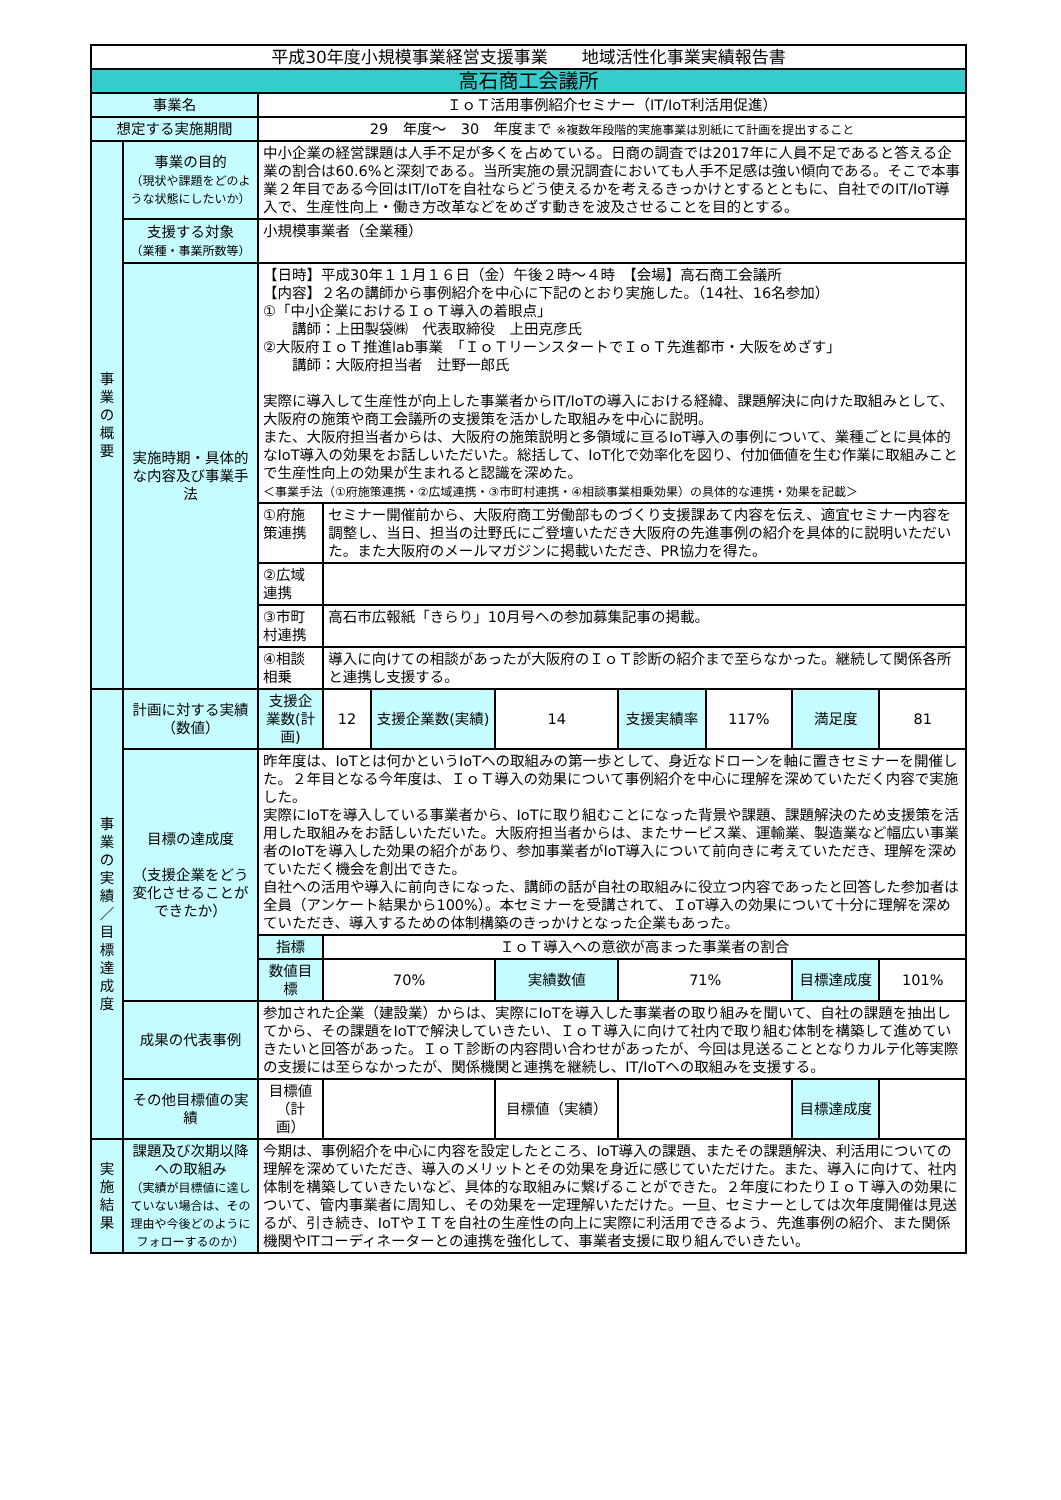| 平成30年度小規模事業経営支援事業 地域活性化事業実績報告書 | | | | | | | | | |
| 高石商工会議所 | | | | | | | | | |
| 事業名 | | ＩｏＴ活用事例紹介セミナー（IT/IoT利活用促進） | | | | | | | |
| 想定する実施期間 | | 29 年度～ 30 年度まで ※複数年段階的実施事業は別紙にて計画を提出すること | | | | | | | |
| 事業の概要 | 事業の目的 （現状や課題をどのような状態にしたいか） | 中小企業の経営課題は人手不足が多くを占めている。日商の調査では2017年に人員不足であると答える企業の割合は60.6%と深刻である。当所実施の景況調査においても人手不足感は強い傾向である。そこで本事業２年目である今回はIT/IoTを自社ならどう使えるかを考えるきっかけとするとともに、自社でのIT/IoT導入で、生産性向上・働き方改革などをめざす動きを波及させることを目的とする。 | | | | | | | |
| | 支援する対象 （業種・事業所数等） | 小規模事業者（全業種） | | | | | | | |
| | 実施時期・具体的な内容及び事業手法 | 【日時】平成30年１１月１６日（金）午後２時～４時 【会場】高石商工会議所 【内容】２名の講師から事例紹介を中心に下記のとおり実施した。（14社、16名参加） ①「中小企業におけるＩｏＴ導入の着眼点」 講師：上田製袋㈱ 代表取締役 上田克彦氏 ②大阪府ＩｏＴ推進lab事業 「ＩｏＴリーンスタートでＩｏＴ先進都市・大阪をめざす」 講師：大阪府担当者 辻野一郎氏 実際に導入して生産性が向上した事業者からIT/IoTの導入における経緯、課題解決に向けた取組みとして、大阪府の施策や商工会議所の支援策を活かした取組みを中心に説明。 また、大阪府担当者からは、大阪府の施策説明と多領域に亘るIoT導入の事例について、業種ごとに具体的なIoT導入の効果をお話しいただいた。総括して、IoT化で効率化を図り、付加価値を生む作業に取組みことで生産性向上の効果が生まれると認識を深めた。 ＜事業手法（①府施策連携・②広域連携・③市町村連携・④相談事業相乗効果）の具体的な連携・効果を記載＞ | | | | | | | |
| | | ①府施策連携 | セミナー開催前から、大阪府商工労働部ものづくり支援課あて内容を伝え、適宜セミナー内容を調整し、当日、担当の辻野氏にご登壇いただき大阪府の先進事例の紹介を具体的に説明いただいた。また大阪府のメールマガジンに掲載いただき、PR協力を得た。 | | | | | | |
| | | ②広域連携 | | | | | | | |
| | | ③市町村連携 | 高石市広報紙「きらり」10月号への参加募集記事の掲載。 | | | | | | |
| | | ④相談相乗 | 導入に向けての相談があったが大阪府のＩｏＴ診断の紹介まで至らなかった。継続して関係各所と連携し支援する。 | | | | | | |
| 事業の実績／目標達成度 | 計画に対する実績（数値） | 支援企業数(計画) | 12 | 支援企業数(実績) | 14 | 支援実績率 | 117% | 満足度 | 81 |
| | 目標の達成度 （支援企業をどう変化させることができたか） | 昨年度は、IoTとは何かというIoTへの取組みの第一歩として、身近なドローンを軸に置きセミナーを開催した。２年目となる今年度は、ＩｏＴ導入の効果について事例紹介を中心に理解を深めていただく内容で実施した。 実際にIoTを導入している事業者から、IoTに取り組むことになった背景や課題、課題解決のため支援策を活用した取組みをお話しいただいた。大阪府担当者からは、またサービス業、運輸業、製造業など幅広い事業者のIoTを導入した効果の紹介があり、参加事業者がIoT導入について前向きに考えていただき、理解を深めていただく機会を創出できた。 自社への活用や導入に前向きになった、講師の話が自社の取組みに役立つ内容であったと回答した参加者は全員（アンケート結果から100%）。本セミナーを受講されて、ＩoT導入の効果について十分に理解を深めていただき、導入するための体制構築のきっかけとなった企業もあった。 | | | | | | | |
| | | 指標 | ＩｏＴ導入への意欲が高まった事業者の割合 | | | | | | |
| | | 数値目標 | 70% | | 実績数値 | 71% | | 目標達成度 | 101% |
| | 成果の代表事例 | 参加された企業（建設業）からは、実際にIoTを導入した事業者の取り組みを聞いて、自社の課題を抽出してから、その課題をIoTで解決していきたい、ＩｏＴ導入に向けて社内で取り組む体制を構築して進めていきたいと回答があった。ＩｏＴ診断の内容問い合わせがあったが、今回は見送ることとなりカルテ化等実際の支援には至らなかったが、関係機関と連携を継続し、IT/IoTへの取組みを支援する。 | | | | | | | |
| | その他目標値の実績 | 目標値（計画） | | | 目標値（実績） | | | 目標達成度 | |
| 実施結果 | 課題及び次期以降への取組み （実績が目標値に達していない場合は、その理由や今後どのようにフォローするのか） | 今期は、事例紹介を中心に内容を設定したところ、IoT導入の課題、またその課題解決、利活用についての理解を深めていただき、導入のメリットとその効果を身近に感じていただけた。また、導入に向けて、社内体制を構築していきたいなど、具体的な取組みに繋げることができた。２年度にわたりＩｏＴ導入の効果について、管内事業者に周知し、その効果を一定理解いただけた。一旦、セミナーとしては次年度開催は見送るが、引き続き、IoTやＩＴを自社の生産性の向上に実際に利活用できるよう、先進事例の紹介、また関係機関やITコーディネーターとの連携を強化して、事業者支援に取り組んでいきたい。 | | | | | | | |